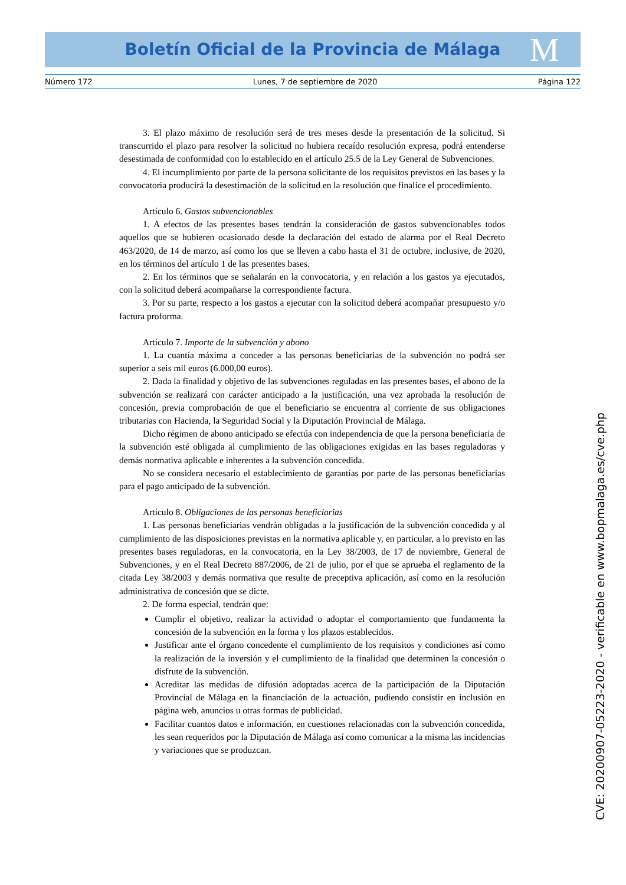Boletín Oficial de la Provincia de Málaga M
Número 172 Lunes, 7 de septiembre de 2020 Página 122
3. El plazo máximo de resolución será de tres meses desde la presentación de la solicitud. Si transcurrido el plazo para resolver la solicitud no hubiera recaído resolución expresa, podrá entenderse desestimada de conformidad con lo establecido en el artículo 25.5 de la Ley General de Subvenciones.
4. El incumplimiento por parte de la persona solicitante de los requisitos previstos en las bases y la convocatoria producirá la desestimación de la solicitud en la resolución que finalice el procedimiento.
Artículo 6. Gastos subvencionables
1. A efectos de las presentes bases tendrán la consideración de gastos subvencionables todos aquellos que se hubieren ocasionado desde la declaración del estado de alarma por el Real Decreto 463/2020, de 14 de marzo, así como los que se lleven a cabo hasta el 31 de octubre, inclusive, de 2020, en los términos del artículo 1 de las presentes bases.
2. En los términos que se señalarán en la convocatoria, y en relación a los gastos ya ejecutados, con la solicitud deberá acompañarse la correspondiente factura.
3. Por su parte, respecto a los gastos a ejecutar con la solicitud deberá acompañar presupuesto y/o factura proforma.
Artículo 7. Importe de la subvención y abono
1. La cuantía máxima a conceder a las personas beneficiarias de la subvención no podrá ser superior a seis mil euros (6.000,00 euros).
2. Dada la finalidad y objetivo de las subvenciones reguladas en las presentes bases, el abono de la subvención se realizará con carácter anticipado a la justificación, una vez aprobada la resolución de concesión, previa comprobación de que el beneficiario se encuentra al corriente de sus obligaciones tributarias con Hacienda, la Seguridad Social y la Diputación Provincial de Málaga.
Dicho régimen de abono anticipado se efectúa con independencia de que la persona beneficiaria de la subvención esté obligada al cumplimiento de las obligaciones exigidas en las bases reguladoras y demás normativa aplicable e inherentes a la subvención concedida.
No se considera necesario el establecimiento de garantías por parte de las personas beneficiarias para el pago anticipado de la subvención.
Artículo 8. Obligaciones de las personas beneficiarias
1. Las personas beneficiarias vendrán obligadas a la justificación de la subvención concedida y al cumplimiento de las disposiciones previstas en la normativa aplicable y, en particular, a lo previsto en las presentes bases reguladoras, en la convocatoria, en la Ley 38/2003, de 17 de noviembre, General de Subvenciones, y en el Real Decreto 887/2006, de 21 de julio, por el que se aprueba el reglamento de la citada Ley 38/2003 y demás normativa que resulte de preceptiva aplicación, así como en la resolución administrativa de concesión que se dicte.
2. De forma especial, tendrán que:
Cumplir el objetivo, realizar la actividad o adoptar el comportamiento que fundamenta la concesión de la subvención en la forma y los plazos establecidos.
Justificar ante el órgano concedente el cumplimiento de los requisitos y condiciones así como la realización de la inversión y el cumplimiento de la finalidad que determinen la concesión o disfrute de la subvención.
Acreditar las medidas de difusión adoptadas acerca de la participación de la Diputación Provincial de Málaga en la financiación de la actuación, pudiendo consistir en inclusión en página web, anuncios u otras formas de publicidad.
Facilitar cuantos datos e información, en cuestiones relacionadas con la subvención concedida, les sean requeridos por la Diputación de Málaga así como comunicar a la misma las incidencias y variaciones que se produzcan.
CVE: 20200907-05223-2020 - verificable en www.bopmalaga.es/cve.php